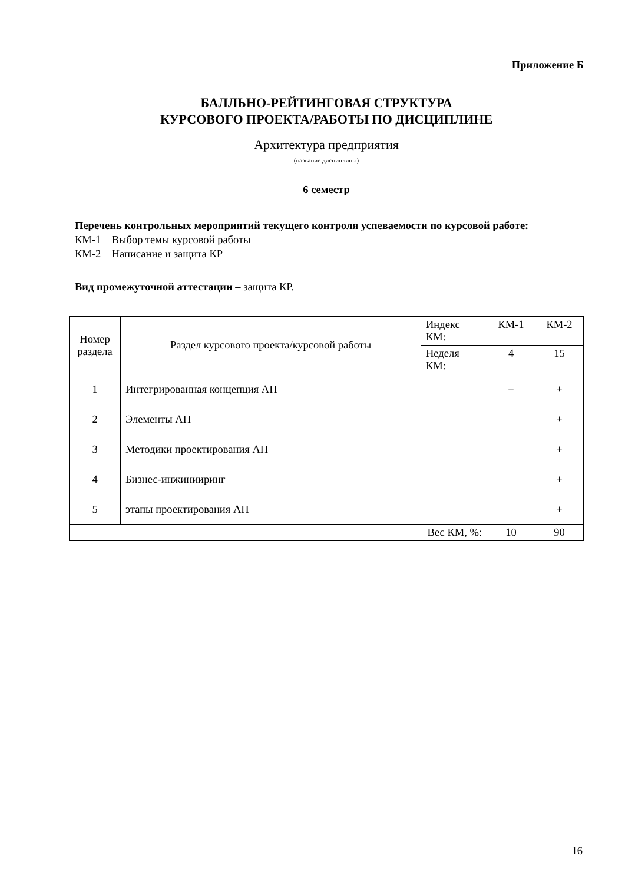Приложение Б
БАЛЛЬНО-РЕЙТИНГОВАЯ СТРУКТУРА
КУРСОВОГО ПРОЕКТА/РАБОТЫ ПО ДИСЦИПЛИНЕ
Архитектура предприятия
(название дисциплины)
6 семестр
Перечень контрольных мероприятий текущего контроля успеваемости по курсовой работе:
КМ-1 Выбор темы курсовой работы
КМ-2 Написание и защита КР
Вид промежуточной аттестации – защита КР.
| Номер раздела | Раздел курсового проекта/курсовой работы | Индекс КМ: | КМ-1 | КМ-2 |
| | | Неделя КМ: | 4 | 15 |
| 1 | Интегрированная концепция АП | | + | + |
| 2 | Элементы АП | | | + |
| 3 | Методики проектирования АП | | | + |
| 4 | Бизнес-инжинииринг | | | + |
| 5 | этапы проектирования АП | | | + |
| Вес КМ, %: | | | 10 | 90 |
16